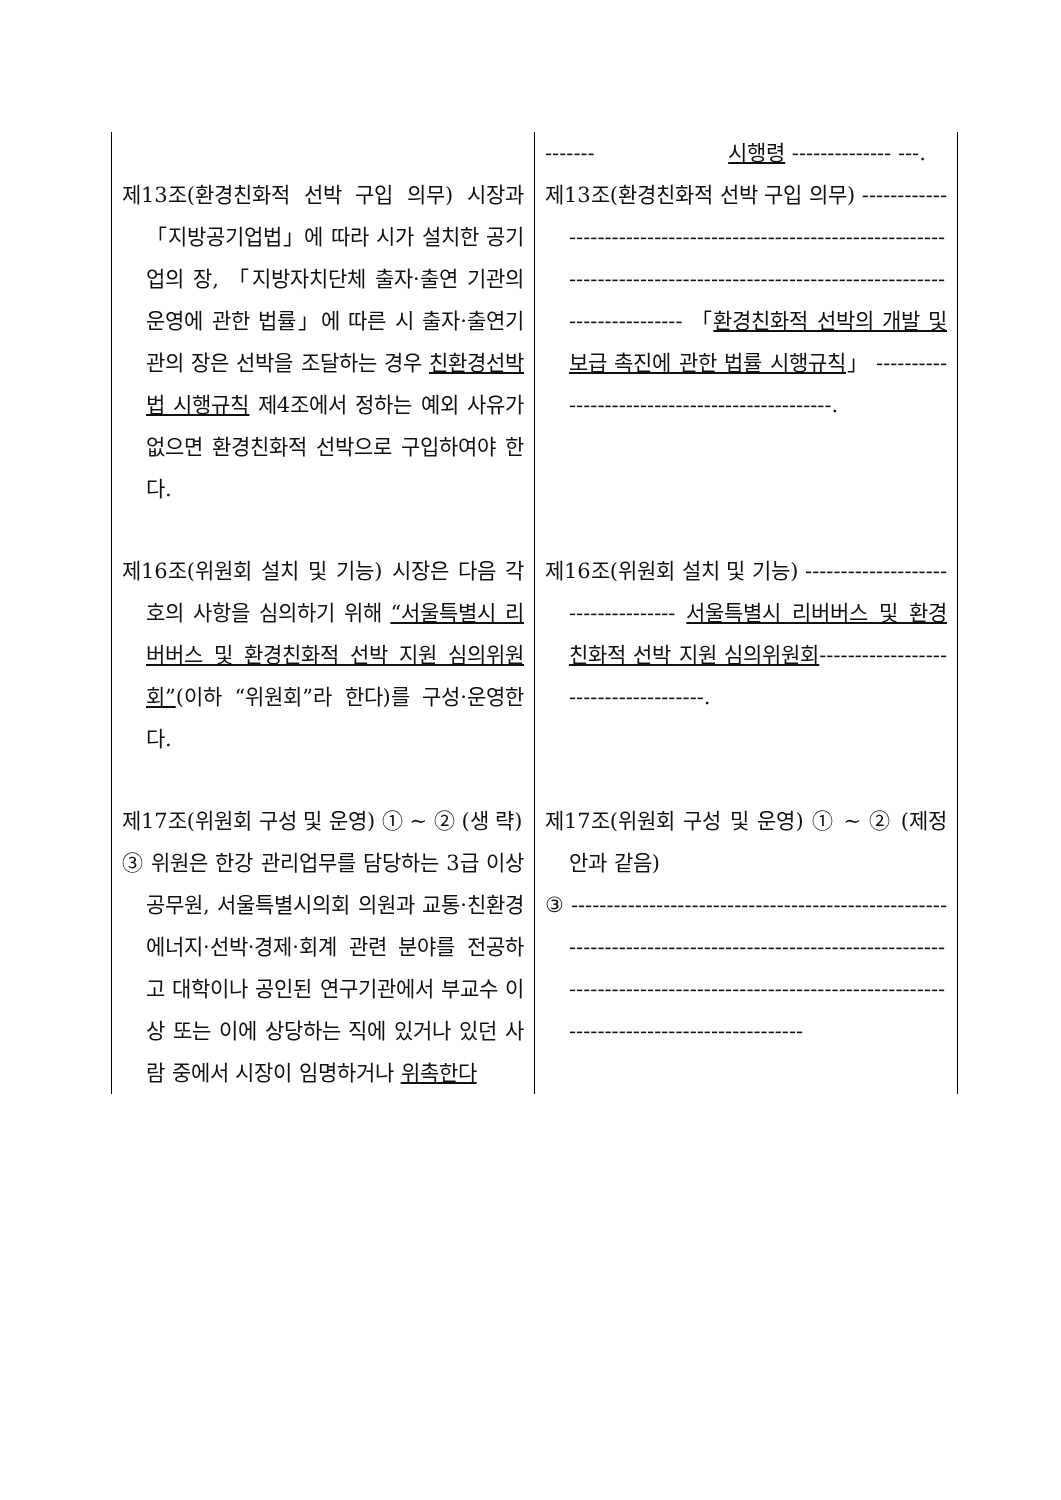| | ------- 시행령 -------------- ---. |
| 제13조(환경친화적 선박 구입 의무) 시장과 「지방공기업법」에 따라 시가 설치한 공기업의 장, 「지방자치단체 출자·출연 기관의 운영에 관한 법률」에 따른 시 출자·출연기관의 장은 선박을 조달하는 경우 친환경선박법 시행규칙 제4조에서 정하는 예외 사유가 없으면 환경친화적 선박으로 구입하여야 한다. | 제13조(환경친화적 선박 구입 의무) -------------------------------------------------------------------------------------------------------------------------------------- 「 환경친화적 선박의 개발 및 보급 촉진에 관한 법률 시행규칙 」 -----------------------------------------------. |
| 제16조(위원회 설치 및 기능) 시장은 다음 각 호의 사항을 심의하기 위해 “서울특별시 리버버스 및 환경친화적 선박 지원 심의위원회” (이하 “위원회”라 한다)를 구성·운영한다. | 제16조(위원회 설치 및 기능) ----------------------------------- 서울특별시 리버버스 및 환경친화적 선박 지원 심의위원회 -------------------------------------. |
| 제17조(위원회 구성 및 운영) ① ~ ② (생 략) ③ 위원은 한강 관리업무를 담당하는 3급 이상 공무원, 서울특별시의회 의원과 교통·친환경에너지·선박·경제·회계 관련 분야를 전공하고 대학이나 공인된 연구기관에서 부교수 이상 또는 이에 상당하는 직에 있거나 있던 사람 중에서 시장이 임명하거나 위촉한다 | 제17조(위원회 구성 및 운영) ① ~ ② (제정안과 같음) ③ ------------------------------------------------------------------------------------------------------------------------------------------------------------------------------------------------ |